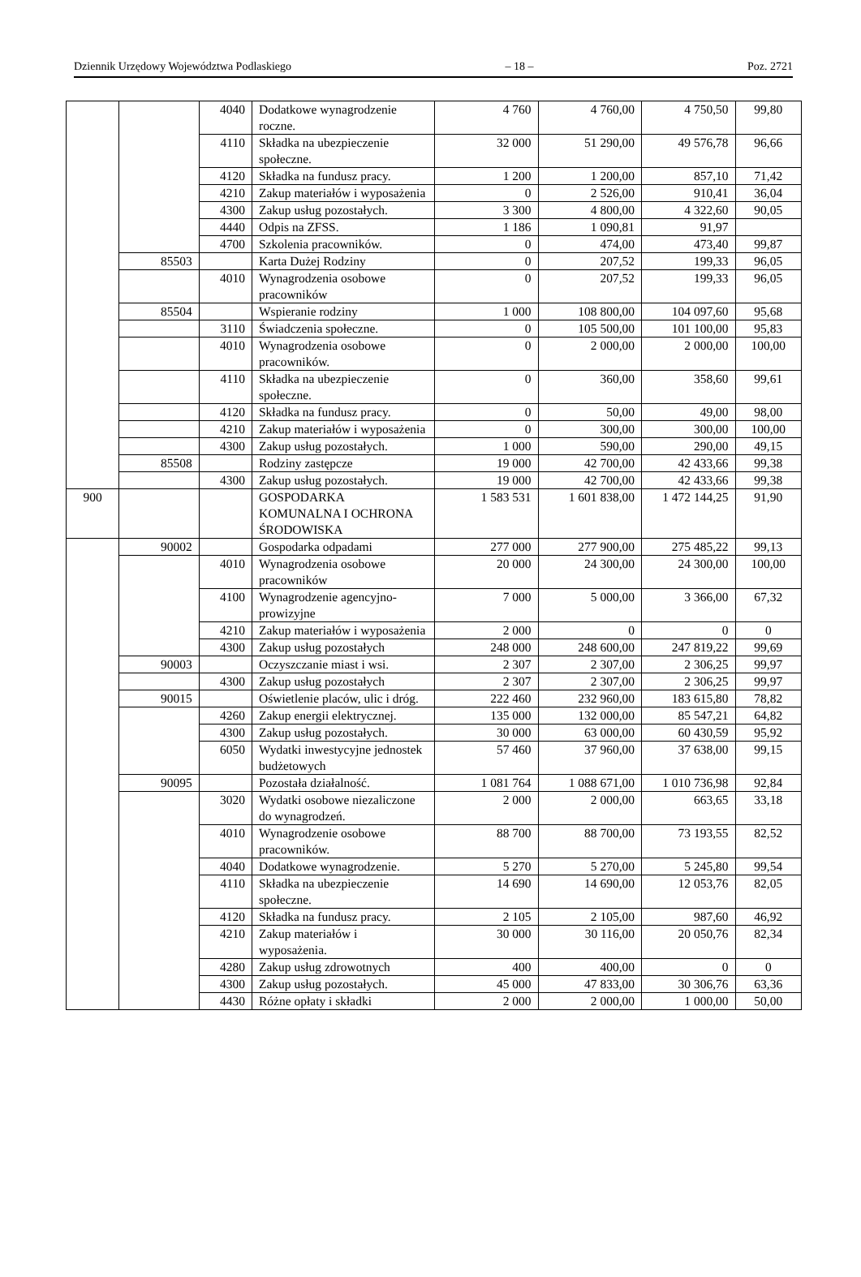Dziennik Urzędowy Województwa Podlaskiego – 18 – Poz. 2721
| | | 4040 | Dodatkowe wynagrodzenie roczne. | 4 760 | 4 760,00 | 4 750,50 | 99,80 |
| | | 4110 | Składka na ubezpieczenie społeczne. | 32 000 | 51 290,00 | 49 576,78 | 96,66 |
| | | 4120 | Składka na fundusz pracy. | 1 200 | 1 200,00 | 857,10 | 71,42 |
| | | 4210 | Zakup materiałów i wyposażenia | 0 | 2 526,00 | 910,41 | 36,04 |
| | | 4300 | Zakup usług pozostałych. | 3 300 | 4 800,00 | 4 322,60 | 90,05 |
| | | 4440 | Odpis na ZFSS. | 1 186 | 1 090,81 | 91,97 | |
| | | 4700 | Szkolenia pracowników. | 0 | 474,00 | 473,40 | 99,87 |
| | 85503 | | Karta Dużej Rodziny | 0 | 207,52 | 199,33 | 96,05 |
| | | 4010 | Wynagrodzenia osobowe pracowników | 0 | 207,52 | 199,33 | 96,05 |
| | 85504 | | Wspieranie rodziny | 1 000 | 108 800,00 | 104 097,60 | 95,68 |
| | | 3110 | Świadczenia społeczne. | 0 | 105 500,00 | 101 100,00 | 95,83 |
| | | 4010 | Wynagrodzenia osobowe pracowników. | 0 | 2 000,00 | 2 000,00 | 100,00 |
| | | 4110 | Składka na ubezpieczenie społeczne. | 0 | 360,00 | 358,60 | 99,61 |
| | | 4120 | Składka na fundusz pracy. | 0 | 50,00 | 49,00 | 98,00 |
| | | 4210 | Zakup materiałów i wyposażenia | 0 | 300,00 | 300,00 | 100,00 |
| | | 4300 | Zakup usług pozostałych. | 1 000 | 590,00 | 290,00 | 49,15 |
| | 85508 | | Rodziny zastępcze | 19 000 | 42 700,00 | 42 433,66 | 99,38 |
| | | 4300 | Zakup usług pozostałych. | 19 000 | 42 700,00 | 42 433,66 | 99,38 |
| 900 | | | GOSPODARKA KOMUNALNA I OCHRONA ŚRODOWISKA | 1 583 531 | 1 601 838,00 | 1 472 144,25 | 91,90 |
| | 90002 | | Gospodarka odpadami | 277 000 | 277 900,00 | 275 485,22 | 99,13 |
| | | 4010 | Wynagrodzenia osobowe pracowników | 20 000 | 24 300,00 | 24 300,00 | 100,00 |
| | | 4100 | Wynagrodzenie agencyjno-prowizyjne | 7 000 | 5 000,00 | 3 366,00 | 67,32 |
| | | 4210 | Zakup materiałów i wyposażenia | 2 000 | 0 | 0 | 0 |
| | | 4300 | Zakup usług pozostałych | 248 000 | 248 600,00 | 247 819,22 | 99,69 |
| | 90003 | | Oczyszczanie miast i wsi. | 2 307 | 2 307,00 | 2 306,25 | 99,97 |
| | | 4300 | Zakup usług pozostałych | 2 307 | 2 307,00 | 2 306,25 | 99,97 |
| | 90015 | | Oświetlenie placów, ulic i dróg. | 222 460 | 232 960,00 | 183 615,80 | 78,82 |
| | | 4260 | Zakup energii elektrycznej. | 135 000 | 132 000,00 | 85 547,21 | 64,82 |
| | | 4300 | Zakup usług pozostałych. | 30 000 | 63 000,00 | 60 430,59 | 95,92 |
| | | 6050 | Wydatki inwestycyjne jednostek budżetowych | 57 460 | 37 960,00 | 37 638,00 | 99,15 |
| | 90095 | | Pozostała działalność. | 1 081 764 | 1 088 671,00 | 1 010 736,98 | 92,84 |
| | | 3020 | Wydatki osobowe niezaliczone do wynagrodzeń. | 2 000 | 2 000,00 | 663,65 | 33,18 |
| | | 4010 | Wynagrodzenie osobowe pracowników. | 88 700 | 88 700,00 | 73 193,55 | 82,52 |
| | | 4040 | Dodatkowe wynagrodzenie. | 5 270 | 5 270,00 | 5 245,80 | 99,54 |
| | | 4110 | Składka na ubezpieczenie społeczne. | 14 690 | 14 690,00 | 12 053,76 | 82,05 |
| | | 4120 | Składka na fundusz pracy. | 2 105 | 2 105,00 | 987,60 | 46,92 |
| | | 4210 | Zakup materiałów i wyposażenia. | 30 000 | 30 116,00 | 20 050,76 | 82,34 |
| | | 4280 | Zakup usług zdrowotnych | 400 | 400,00 | 0 | 0 |
| | | 4300 | Zakup usług pozostałych. | 45 000 | 47 833,00 | 30 306,76 | 63,36 |
| | | 4430 | Różne opłaty i składki | 2 000 | 2 000,00 | 1 000,00 | 50,00 |